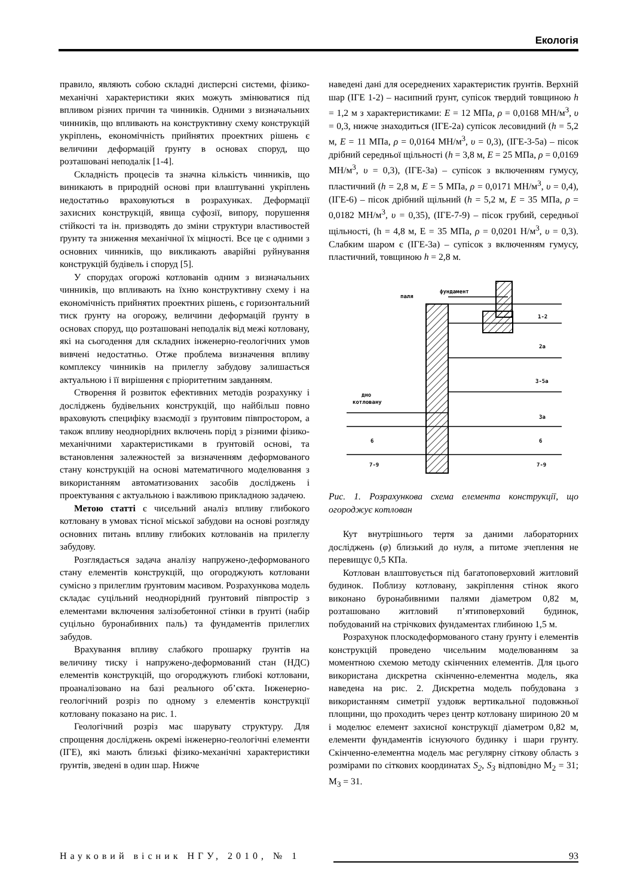Екологія
правило, являють собою складні дисперсні системи, фізико-механічні характеристики яких можуть змінюватися під впливом різних причин та чинників. Одними з визначальних чинників, що впливають на конструктивну схему конструкцій укріплень, економічність прийнятих проектних рішень є величини деформацій ґрунту в основах споруд, що розташовані неподалік [1-4].
Складність процесів та значна кількість чинників, що виникають в природній основі при влаштуванні укріплень недостатньо враховуються в розрахунках. Деформації захисних конструкцій, явища суфозії, випору, порушення стійкості та ін. призводять до зміни структури властивостей ґрунту та зниження механічної їх міцності. Все це є одними з основних чинників, що викликають аварійні руйнування конструкцій будівель і споруд [5].
У спорудах огорожі котлованів одним з визначальних чинників, що впливають на їхню конструктивну схему і на економічність прийнятих проектних рішень, є горизонтальний тиск ґрунту на огорожу, величини деформацій ґрунту в основах споруд, що розташовані неподалік від межі котловану, які на сьогодення для складних інженерно-геологічних умов вивчені недостатньо. Отже проблема визначення впливу комплексу чинників на прилеглу забудову залишається актуальною і її вирішення є пріоритетним завданням.
Створення й розвиток ефективних методів розрахунку і досліджень будівельних конструкцій, що найбільш повно враховують специфіку взаємодії з ґрунтовим півпростором, а також впливу неоднорідних включень порід з різними фізико-механічними характеристиками в ґрунтовій основі, та встановлення залежностей за визначенням деформованого стану конструкцій на основі математичного моделювання з використанням автоматизованих засобів досліджень і проектування є актуальною і важливою прикладною задачею.
Метою статті є чисельний аналіз впливу глибокого котловану в умовах тісної міської забудови на основі розгляду основних питань впливу глибоких котлованів на прилеглу забудову.
Розглядається задача аналізу напружено-деформованого стану елементів конструкцій, що огороджують котловани сумісно з прилеглим ґрунтовим масивом. Розрахункова модель складає суцільний неоднорідний ґрунтовий півпростір з елементами включення залізобетонної стінки в ґрунті (набір суцільно буронабивних паль) та фундаментів прилеглих забудов.
Врахування впливу слабкого прошарку ґрунтів на величину тиску і напружено-деформований стан (НДС) елементів конструкцій, що огороджують глибокі котловани, проаналізовано на базі реального об’єкта. Інженерно-геологічний розріз по одному з елементів конструкції котловану показано на рис. 1.
Геологічний розріз має шарувату структуру. Для спрощення досліджень окремі інженерно-геологічні елементи (ІГЕ), які мають близькі фізико-механічні характеристики ґрунтів, зведені в один шар. Нижче
наведені дані для осереднених характеристик ґрунтів. Верхній шар (ІГЕ 1-2) – насипний ґрунт, супісок твердий товщиною h = 1,2 м з характеристиками: E = 12 МПа, ρ = 0,0168 МН/м<sup>3</sup>, υ = 0,3, нижче знаходиться (ІГЕ-2а) супісок лесовидний (h = 5,2 м, E = 11 МПа, ρ = 0,0164 МН/м<sup>3</sup>, υ = 0,3), (ІГЕ-3-5а) – пісок дрібний середньої щільності (h = 3,8 м, E = 25 МПа, ρ = 0,0169 МН/м<sup>3</sup>, υ = 0,3), (ІГЕ-3а) – супісок з включенням гумусу, пластичний (h = 2,8 м, E = 5 МПа, ρ = 0,0171 МН/м<sup>3</sup>, υ = 0,4), (ІГЕ-6) – пісок дрібний щільний (h = 5,2 м, E = 35 МПа, ρ = 0,0182 МН/м<sup>3</sup>, υ = 0,35), (ІГЕ-7-9) – пісок грубий, середньої щільності, (h = 4,8 м, E = 35 МПа, ρ = 0,0201 Н/м<sup>3</sup>, υ = 0,3). Слабким шаром є (ІГЕ-3а) – супісок з включенням гумусу, пластичний, товщиною h = 2,8 м.
паля
фундамент
1-2
2а
3-5а
3а
дно
котловану
6
6
7-9
7-9
Рис. 1. Розрахункова схема елемента конструкції, що огороджує котлован
Кут внутрішнього тертя за даними лабораторних досліджень (φ) близький до нуля, а питоме зчеплення не перевищує 0,5 КПа.
Котлован влаштовується під багатоповерховий житловий будинок. Поблизу котловану, закріплення стінок якого виконано буронабивними палями діаметром 0,82 м, розташовано житловий п’ятиповерховий будинок, побудований на стрічкових фундаментах глибиною 1,5 м.
Розрахунок плоскодеформованого стану ґрунту і елементів конструкцій проведено чисельним моделюванням за моментною схемою методу скінченних елементів. Для цього використана дискретна скінченно-елементна модель, яка наведена на рис. 2. Дискретна модель побудована з використанням симетрії уздовж вертикальної подовжньої площини, що проходить через центр котловану шириною 20 м і моделює елемент захисної конструкції діаметром 0,82 м, елементи фундаментів існуючого будинку і шари грунту. Скінченно-елементна модель має регулярну сіткову область з розмірами по сіткових координатах S<sub>2</sub>, S<sub>3</sub> відповідно M<sub>2</sub> = 31; M<sub>3</sub> = 31.
Науковий вісник НГУ, 2010, № 1 93